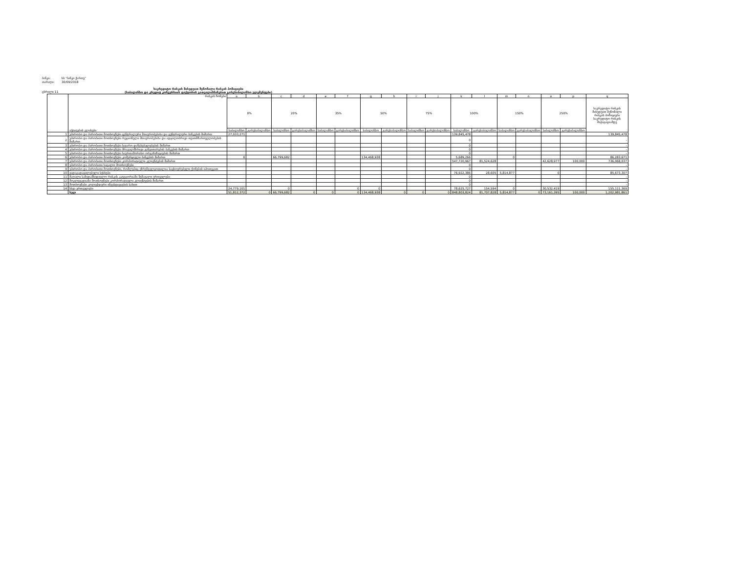ბანკი: სს "ბანკი ქართუ"
თარიღი: 30/09/2018
ცხრილი 11 საკრედიტო რისკის მიხედვით შეწონილი რისკის პოზიციები
(საბალანსო და კრედიტ კონვერსიის ფაქტორის გათვალისწინებით გარესაბალანსო ელემენტები)
| | რისკის წონები აქტივების კლასები | a | b | c | d | e | f | g | h | i | j | k | l | m | n | o | p | q |
| --- | --- | --- | --- | --- | --- | --- | --- | --- | --- | --- | --- | --- | --- | --- | --- | --- | --- | --- |
| | | 0% | | 20% | | 35% | | 50% | | 75% | | 100% | | 150% | | 250% | | საკრედიტო რისკის მიხედვით შეწონილი რისკის პოზიციები საკრედიტო რისკის მიტიგაციამდე |
| | | საბალანსო | გარესაბალანსო | საბალანსო | გარესაბალანსო | საბალანსო | გარესაბალანსო | საბალანსო | გარესაბალანსო | საბალანსო | გარესაბალანსო | საბალანსო | გარესაბალანსო | საბალანსო | გარესაბალანსო | საბალანსო | გარესაბალანსო | |
| 1 | უპირობო და პირობითი მოთხოვნები ცენტრალური მთავრობებისა და ცენტრალური ბანკების მიმართ | 27,033,271 | | | | | | | | | | 139,845,478 | | | | | | 139,845,478 |
| 2 | უპირობო და პირობითი მოთხოვნები რეგიონული მთავრობებისა და ადგილობრივი თვითმმართველობების მიმართ | | | | | | | | | | | 0 | | | | | | - |
| 3 | უპირობო და პირობითი მოთხოვნები საჯარო დაწესებულებების მიმართ | | | | | | | | | | | 0 | | | | | | - |
| 4 | უპირობო და პირობითი მოთხოვნები მრავალმხრივი განვითარების ბანკების მიმართ | | | | | | | | | | | 0 | | | | | | - |
| 5 | უპირობო და პირობითი მოთხოვნები საერთაშორისო ორგანიზაციების მიმართ | | | | | | | | | | | 0 | | | | | | - |
| 6 | უპირობო და პირობითი მოთხოვნები კომერციული ბანკების მიმართ | 0 | | 66,799,682 | | | | 134,468,938 | | | | 5,689,266 | | 0 | | | | 86,283,671 |
| 7 | უპირობო და პირობითი მოთხოვნები კორპორატიული კლიენტების მიმართ | | | | | | | | | | | 547,720,967 | 81,524,628 | | | 42,628,977 | 100,000 | 736,068,037 |
| 8 | უპირობო და პირობითი საცალო მოთხოვნები | | | | | | | | | | | 0 | | | | | | - |
| 9 | უპირობო და პირობითი მოთხოვნები, რომლებიც უზრუნველყოფილია საცხოვრებელი ქონების იპოთეკით | | | | | | | | | | | 0 | | | | | | - |
| 10 | ვადაგადაცილებული სესხები | | | | | | | | | | | 76,922,386 | 28,605 | 5,814,877 | | 0 | | 85,673,307 |
| 11 | მაღალი საზედამხედველო რისკის კატეგორიაში შემავალი ერთეულები | | | | | | | | | | | 0 | | | | | | - |
| 12 | მოკლევადიანი მოთხოვნები კორპორატიული კლიენტების მიმართ | | | | | | | | | | | 0 | | | | | | - |
| 13 | მოთხოვნები კოლექტიური ინვესტიციების სახით | | | | | | | | | | | 0 | | | | | | - |
| 14 | სხვა ერთეულები | 24,779,101 | | 0 | | | 0 | 0 | | | | 78,625,727 | 154,594 | 0 | | 30,532,419 | | 155,111,369 |
| | სულ | 51,812,372 | 0 | 66,799,682 | 0 | 0 | 0 | 134,468,938 | 0 | 0 | 0 | 848,803,824 | 81,707,828 | 5,814,877 | 0 | 73,161,395 | 100,000 | 1,202,981,861 |